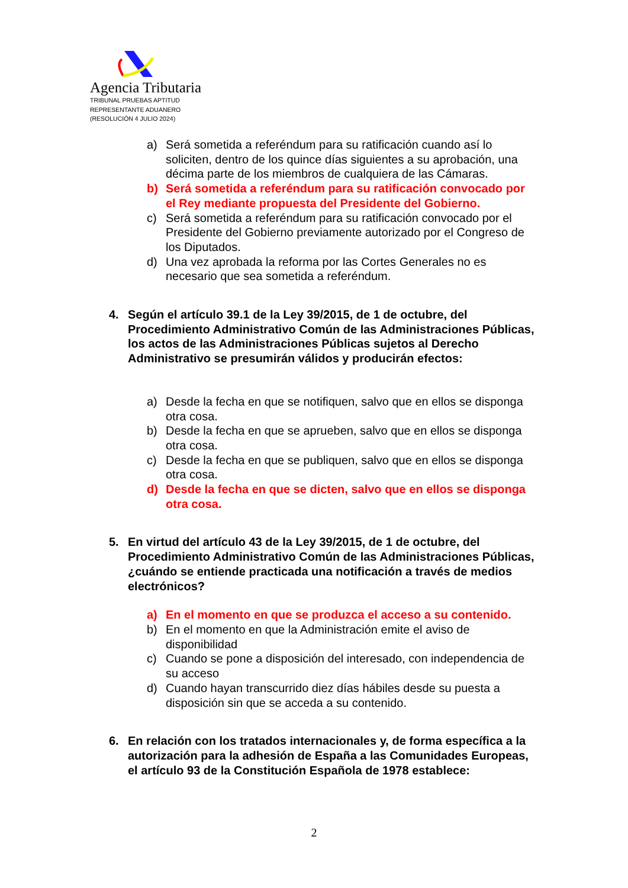Agencia Tributaria
TRIBUNAL PRUEBAS APTITUD
REPRESENTANTE ADUANERO
(RESOLUCIÓN 4 JULIO 2024)
a) Será sometida a referéndum para su ratificación cuando así lo soliciten, dentro de los quince días siguientes a su aprobación, una décima parte de los miembros de cualquiera de las Cámaras.
b) Será sometida a referéndum para su ratificación convocado por el Rey mediante propuesta del Presidente del Gobierno.
c) Será sometida a referéndum para su ratificación convocado por el Presidente del Gobierno previamente autorizado por el Congreso de los Diputados.
d) Una vez aprobada la reforma por las Cortes Generales no es necesario que sea sometida a referéndum.
4. Según el artículo 39.1 de la Ley 39/2015, de 1 de octubre, del Procedimiento Administrativo Común de las Administraciones Públicas, los actos de las Administraciones Públicas sujetos al Derecho Administrativo se presumirán válidos y producirán efectos:
a) Desde la fecha en que se notifiquen, salvo que en ellos se disponga otra cosa.
b) Desde la fecha en que se aprueben, salvo que en ellos se disponga otra cosa.
c) Desde la fecha en que se publiquen, salvo que en ellos se disponga otra cosa.
d) Desde la fecha en que se dicten, salvo que en ellos se disponga otra cosa.
5. En virtud del artículo 43 de la Ley 39/2015, de 1 de octubre, del Procedimiento Administrativo Común de las Administraciones Públicas, ¿cuándo se entiende practicada una notificación a través de medios electrónicos?
a) En el momento en que se produzca el acceso a su contenido.
b) En el momento en que la Administración emite el aviso de disponibilidad
c) Cuando se pone a disposición del interesado, con independencia de su acceso
d) Cuando hayan transcurrido diez días hábiles desde su puesta a disposición sin que se acceda a su contenido.
6. En relación con los tratados internacionales y, de forma específica a la autorización para la adhesión de España a las Comunidades Europeas, el artículo 93 de la Constitución Española de 1978 establece:
2